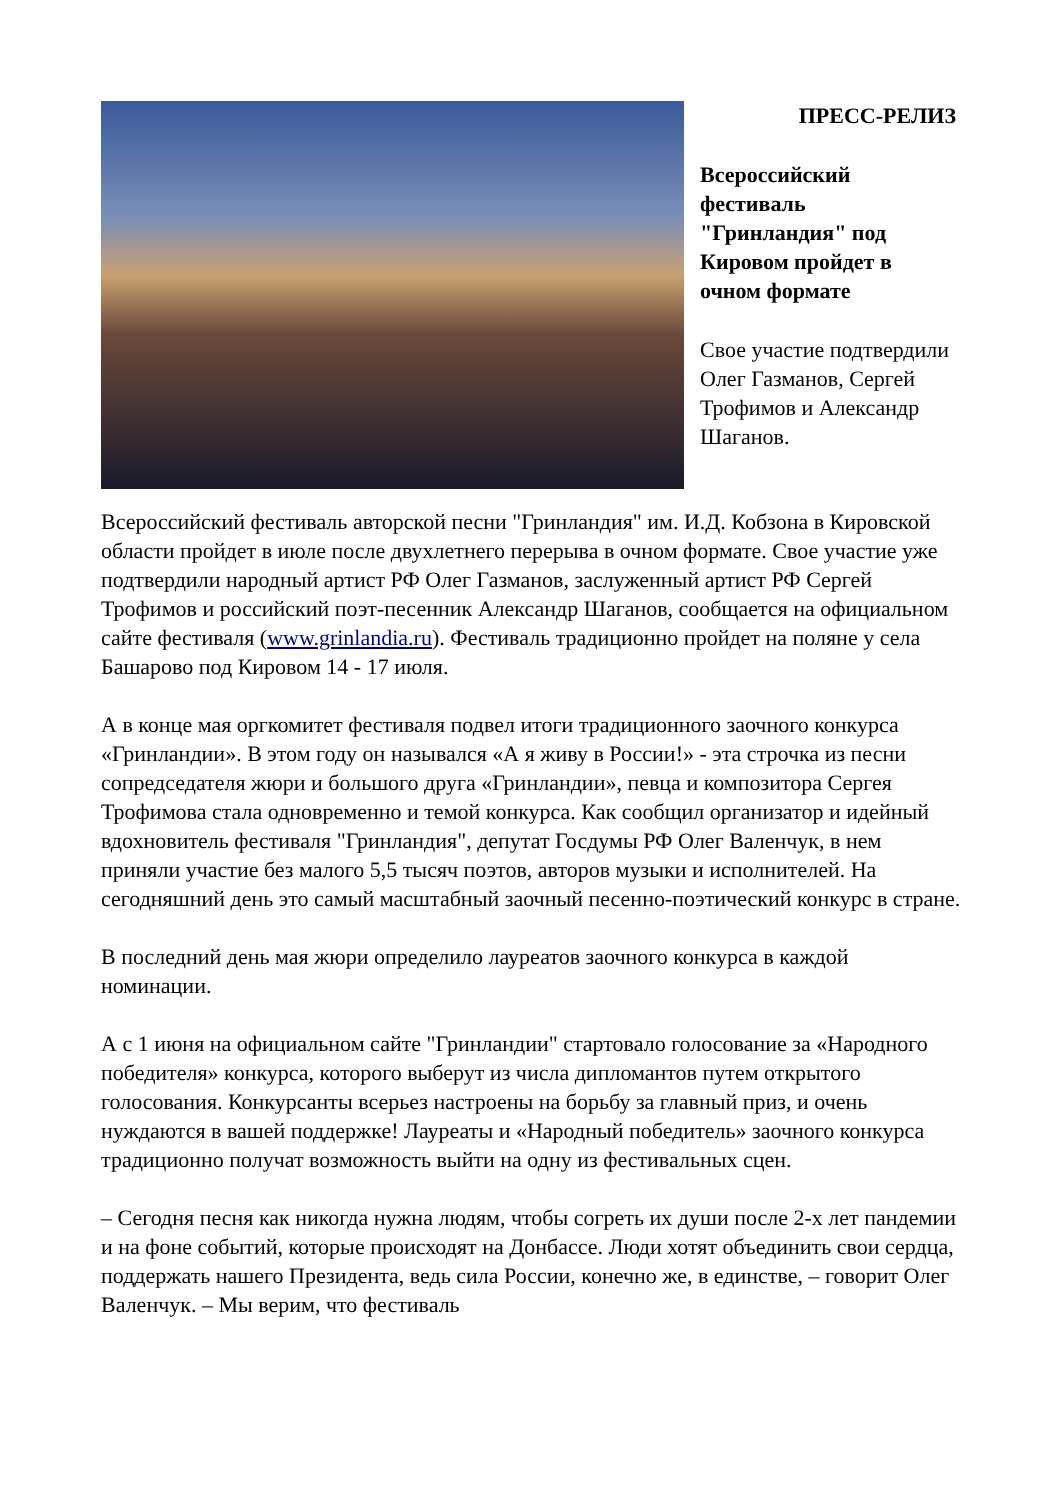ПРЕСС-РЕЛИЗ
Всероссийский фестиваль "Гринландия" под Кировом пройдет в очном формате
Свое участие подтвердили Олег Газманов, Сергей Трофимов и Александр Шаганов.
Всероссийский фестиваль авторской песни "Гринландия" им. И.Д. Кобзона в Кировской области пройдет в июле после двухлетнего перерыва в очном формате. Свое участие уже подтвердили народный артист РФ Олег Газманов, заслуженный артист РФ Сергей Трофимов и российский поэт-песенник Александр Шаганов, сообщается на официальном сайте фестиваля (www.grinlandia.ru). Фестиваль традиционно пройдет на поляне у села Башарово под Кировом 14 - 17 июля.
А в конце мая оргкомитет фестиваля подвел итоги традиционного заочного конкурса «Гринландии». В этом году он назывался «А я живу в России!» - эта строчка из песни сопредседателя жюри и большого друга «Гринландии», певца и композитора Сергея Трофимова стала одновременно и темой конкурса. Как сообщил организатор и идейный вдохновитель фестиваля "Гринландия", депутат Госдумы РФ Олег Валенчук, в нем приняли участие без малого 5,5 тысяч поэтов, авторов музыки и исполнителей. На сегодняшний день это самый масштабный заочный песенно-поэтический конкурс в стране.
В последний день мая жюри определило лауреатов заочного конкурса в каждой номинации.
А с 1 июня на официальном сайте "Гринландии" стартовало голосование за «Народного победителя» конкурса, которого выберут из числа дипломантов путем открытого голосования. Конкурсанты всерьез настроены на борьбу за главный приз, и очень нуждаются в вашей поддержке! Лауреаты и «Народный победитель» заочного конкурса традиционно получат возможность выйти на одну из фестивальных сцен.
– Сегодня песня как никогда нужна людям, чтобы согреть их души после 2-х лет пандемии и на фоне событий, которые происходят на Донбассе. Люди хотят объединить свои сердца, поддержать нашего Президента, ведь сила России, конечно же, в единстве, – говорит Олег Валенчук. – Мы верим, что фестиваль